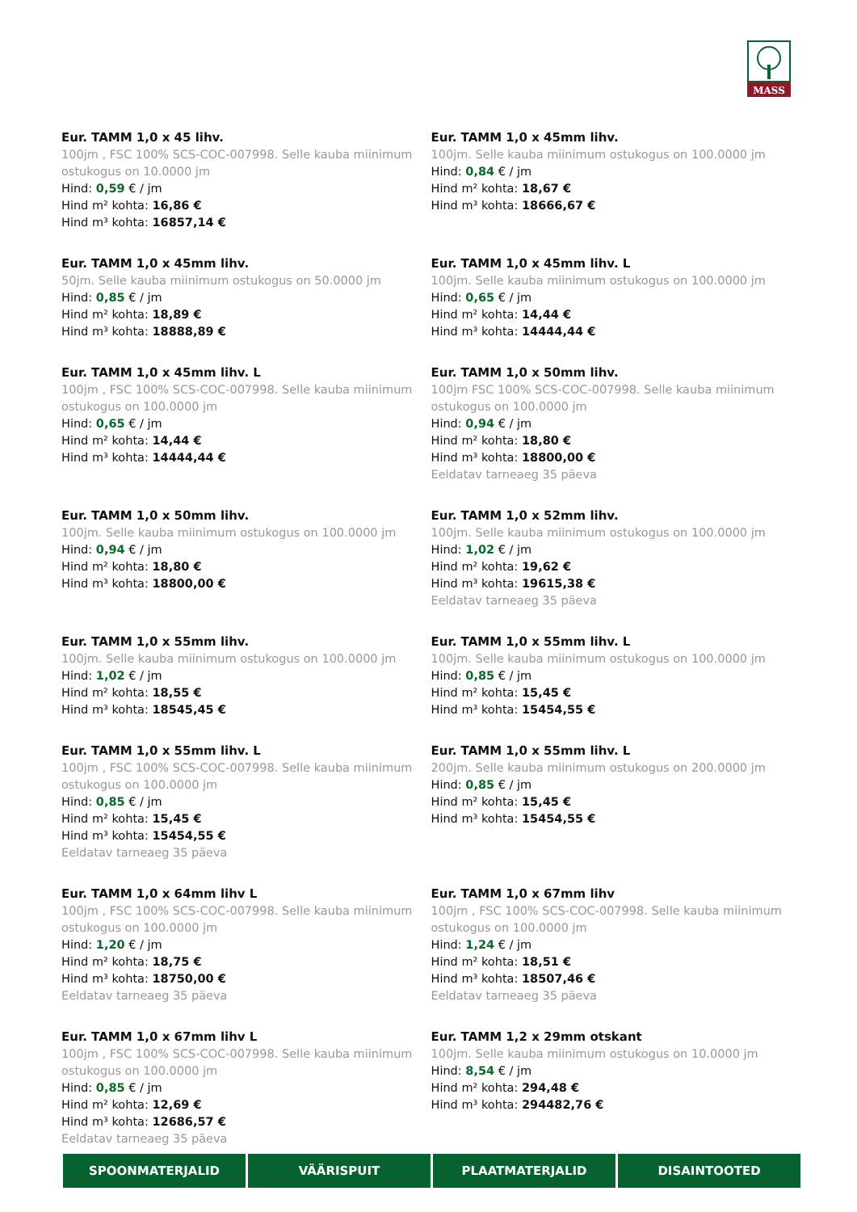MASS
Eur. TAMM 1,0 x 45 lihv.
100jm , FSC 100% SCS-COC-007998. Selle kauba miinimum ostukogus on 10.0000 jm
Hind: 0,59 € / jm
Hind m² kohta: 16,86 €
Hind m³ kohta: 16857,14 €
Eur. TAMM 1,0 x 45mm lihv.
100jm. Selle kauba miinimum ostukogus on 100.0000 jm
Hind: 0,84 € / jm
Hind m² kohta: 18,67 €
Hind m³ kohta: 18666,67 €
Eur. TAMM 1,0 x 45mm lihv.
50jm. Selle kauba miinimum ostukogus on 50.0000 jm
Hind: 0,85 € / jm
Hind m² kohta: 18,89 €
Hind m³ kohta: 18888,89 €
Eur. TAMM 1,0 x 45mm lihv. L
100jm. Selle kauba miinimum ostukogus on 100.0000 jm
Hind: 0,65 € / jm
Hind m² kohta: 14,44 €
Hind m³ kohta: 14444,44 €
Eur. TAMM 1,0 x 45mm lihv. L
100jm , FSC 100% SCS-COC-007998. Selle kauba miinimum ostukogus on 100.0000 jm
Hind: 0,65 € / jm
Hind m² kohta: 14,44 €
Hind m³ kohta: 14444,44 €
Eur. TAMM 1,0 x 50mm lihv.
100jm FSC 100% SCS-COC-007998. Selle kauba miinimum ostukogus on 100.0000 jm
Hind: 0,94 € / jm
Hind m² kohta: 18,80 €
Hind m³ kohta: 18800,00 €
Eeldatav tarneaeg 35 päeva
Eur. TAMM 1,0 x 50mm lihv.
100jm. Selle kauba miinimum ostukogus on 100.0000 jm
Hind: 0,94 € / jm
Hind m² kohta: 18,80 €
Hind m³ kohta: 18800,00 €
Eur. TAMM 1,0 x 52mm lihv.
100jm. Selle kauba miinimum ostukogus on 100.0000 jm
Hind: 1,02 € / jm
Hind m² kohta: 19,62 €
Hind m³ kohta: 19615,38 €
Eeldatav tarneaeg 35 päeva
Eur. TAMM 1,0 x 55mm lihv.
100jm. Selle kauba miinimum ostukogus on 100.0000 jm
Hind: 1,02 € / jm
Hind m² kohta: 18,55 €
Hind m³ kohta: 18545,45 €
Eur. TAMM 1,0 x 55mm lihv. L
100jm. Selle kauba miinimum ostukogus on 100.0000 jm
Hind: 0,85 € / jm
Hind m² kohta: 15,45 €
Hind m³ kohta: 15454,55 €
Eur. TAMM 1,0 x 55mm lihv. L
100jm , FSC 100% SCS-COC-007998. Selle kauba miinimum ostukogus on 100.0000 jm
Hind: 0,85 € / jm
Hind m² kohta: 15,45 €
Hind m³ kohta: 15454,55 €
Eeldatav tarneaeg 35 päeva
Eur. TAMM 1,0 x 55mm lihv. L
200jm. Selle kauba miinimum ostukogus on 200.0000 jm
Hind: 0,85 € / jm
Hind m² kohta: 15,45 €
Hind m³ kohta: 15454,55 €
Eur. TAMM 1,0 x 64mm lihv L
100jm , FSC 100% SCS-COC-007998. Selle kauba miinimum ostukogus on 100.0000 jm
Hind: 1,20 € / jm
Hind m² kohta: 18,75 €
Hind m³ kohta: 18750,00 €
Eeldatav tarneaeg 35 päeva
Eur. TAMM 1,0 x 67mm lihv
100jm , FSC 100% SCS-COC-007998. Selle kauba miinimum ostukogus on 100.0000 jm
Hind: 1,24 € / jm
Hind m² kohta: 18,51 €
Hind m³ kohta: 18507,46 €
Eeldatav tarneaeg 35 päeva
Eur. TAMM 1,0 x 67mm lihv L
100jm , FSC 100% SCS-COC-007998. Selle kauba miinimum ostukogus on 100.0000 jm
Hind: 0,85 € / jm
Hind m² kohta: 12,69 €
Hind m³ kohta: 12686,57 €
Eeldatav tarneaeg 35 päeva
Eur. TAMM 1,2 x 29mm otskant
100jm. Selle kauba miinimum ostukogus on 10.0000 jm
Hind: 8,54 € / jm
Hind m² kohta: 294,48 €
Hind m³ kohta: 294482,76 €
SPOONMATERJALID VÄÄRISPUIT PLAATMATERJALID DISAINTOOTED